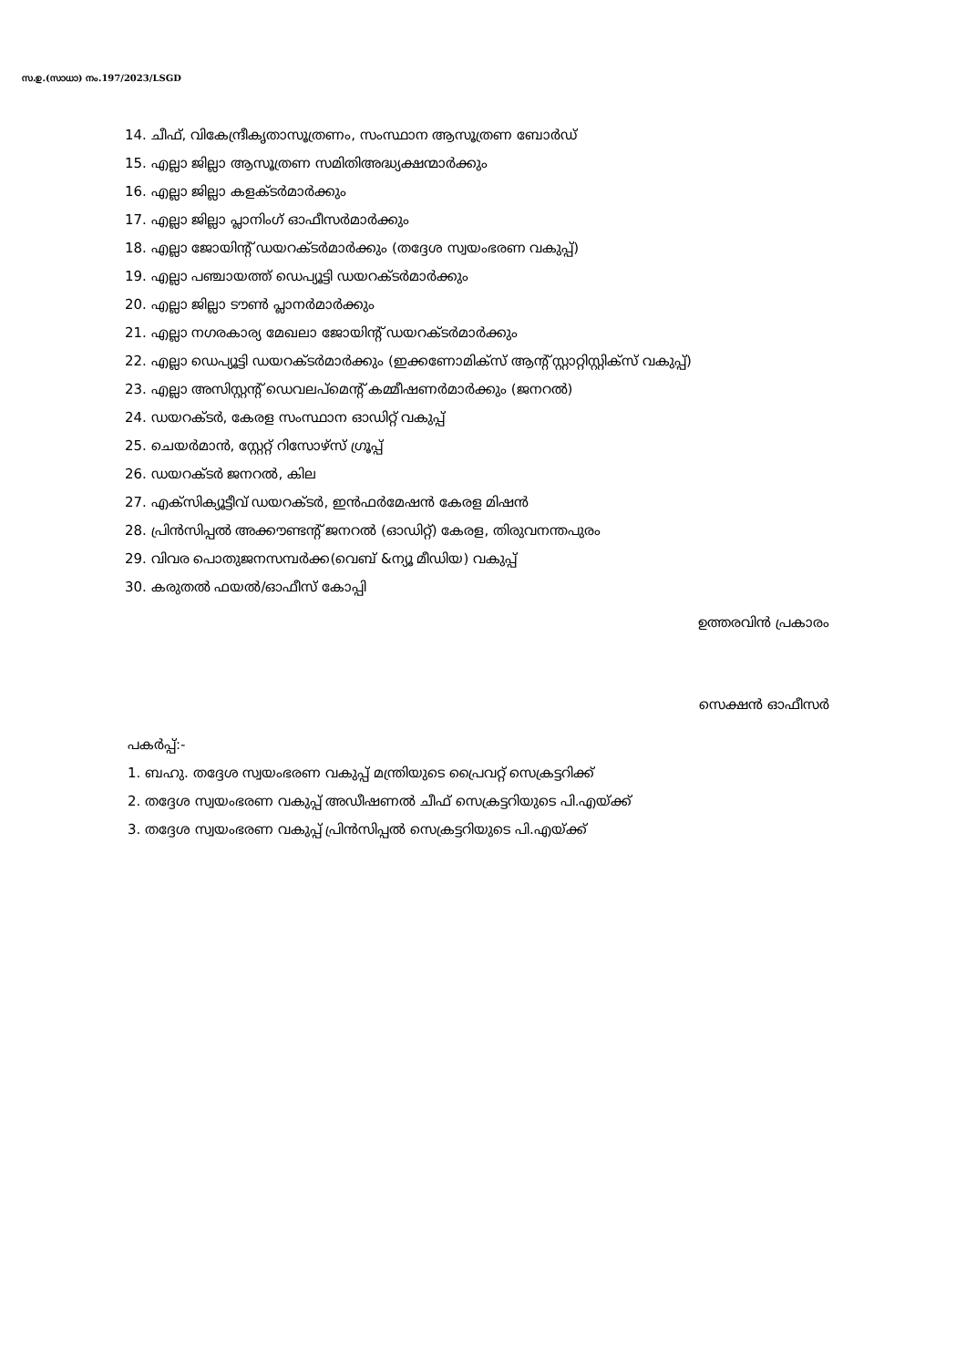സ.ഉ.(സാധാ) നം.197/2023/LSGD
14. ചീഫ്, വികേന്ദ്രീകൃതാസൂത്രണം, സംസ്ഥാന ആസൂത്രണ ബോർഡ്
15. എല്ലാ ജില്ലാ ആസൂത്രണ സമിതിഅദ്ധ്യക്ഷന്മാർക്കും
16. എല്ലാ ജില്ലാ കളക്ടർമാർക്കും
17. എല്ലാ ജില്ലാ പ്ലാനിംഗ് ഓഫീസർമാർക്കും
18. എല്ലാ ജോയിന്റ് ഡയറക്ടർമാർക്കും (തദ്ദേശ സ്വയംഭരണ വകുപ്പ്)
19. എല്ലാ പഞ്ചായത്ത് ഡെപ്യൂട്ടി ഡയറക്ടർമാർക്കും
20. എല്ലാ ജില്ലാ ടൗൺ പ്ലാനർമാർക്കും
21. എല്ലാ നഗരകാര്യ മേഖലാ ജോയിന്റ് ഡയറക്ടർമാർക്കും
22. എല്ലാ ഡെപ്യൂട്ടി ഡയറക്ടർമാർക്കും (ഇക്കണോമിക്സ് ആന്റ് സ്റ്റാറ്റിസ്റ്റിക്സ് വകുപ്പ്)
23. എല്ലാ അസിസ്റ്റന്റ് ഡെവലപ്മെന്റ് കമ്മീഷണർമാർക്കും (ജനറൽ)
24. ഡയറക്ടർ, കേരള സംസ്ഥാന ഓഡിറ്റ് വകുപ്പ്
25. ചെയർമാൻ, സ്റ്റേറ്റ് റിസോഴ്സ് ഗ്രൂപ്പ്
26. ഡയറക്ടർ ജനറൽ, കില
27. എക്സിക്യൂട്ടീവ് ഡയറക്ടർ, ഇൻഫർമേഷൻ കേരള മിഷൻ
28. പ്രിൻസിപ്പൽ അക്കൗണ്ടന്റ് ജനറൽ (ഓഡിറ്റ്) കേരള, തിരുവനന്തപുരം
29. വിവര പൊതുജനസമ്പർക്ക(വെബ് &ന്യൂ മീഡിയ) വകുപ്പ്
30. കരുതൽ ഫയൽ/ഓഫീസ് കോപ്പി
ഉത്തരവിൻ പ്രകാരം
സെക്ഷൻ ഓഫീസർ
പകർപ്പ്:-
1. ബഹു. തദ്ദേശ സ്വയംഭരണ വകുപ്പ് മന്ത്രിയുടെ പ്രൈവറ്റ് സെക്രട്ടറിക്ക്
2. തദ്ദേശ സ്വയംഭരണ വകുപ്പ് അഡീഷണൽ ചീഫ് സെക്രട്ടറിയുടെ പി.എയ്ക്ക്
3. തദ്ദേശ സ്വയംഭരണ വകുപ്പ് പ്രിൻസിപ്പൽ സെക്രട്ടറിയുടെ പി.എയ്ക്ക്